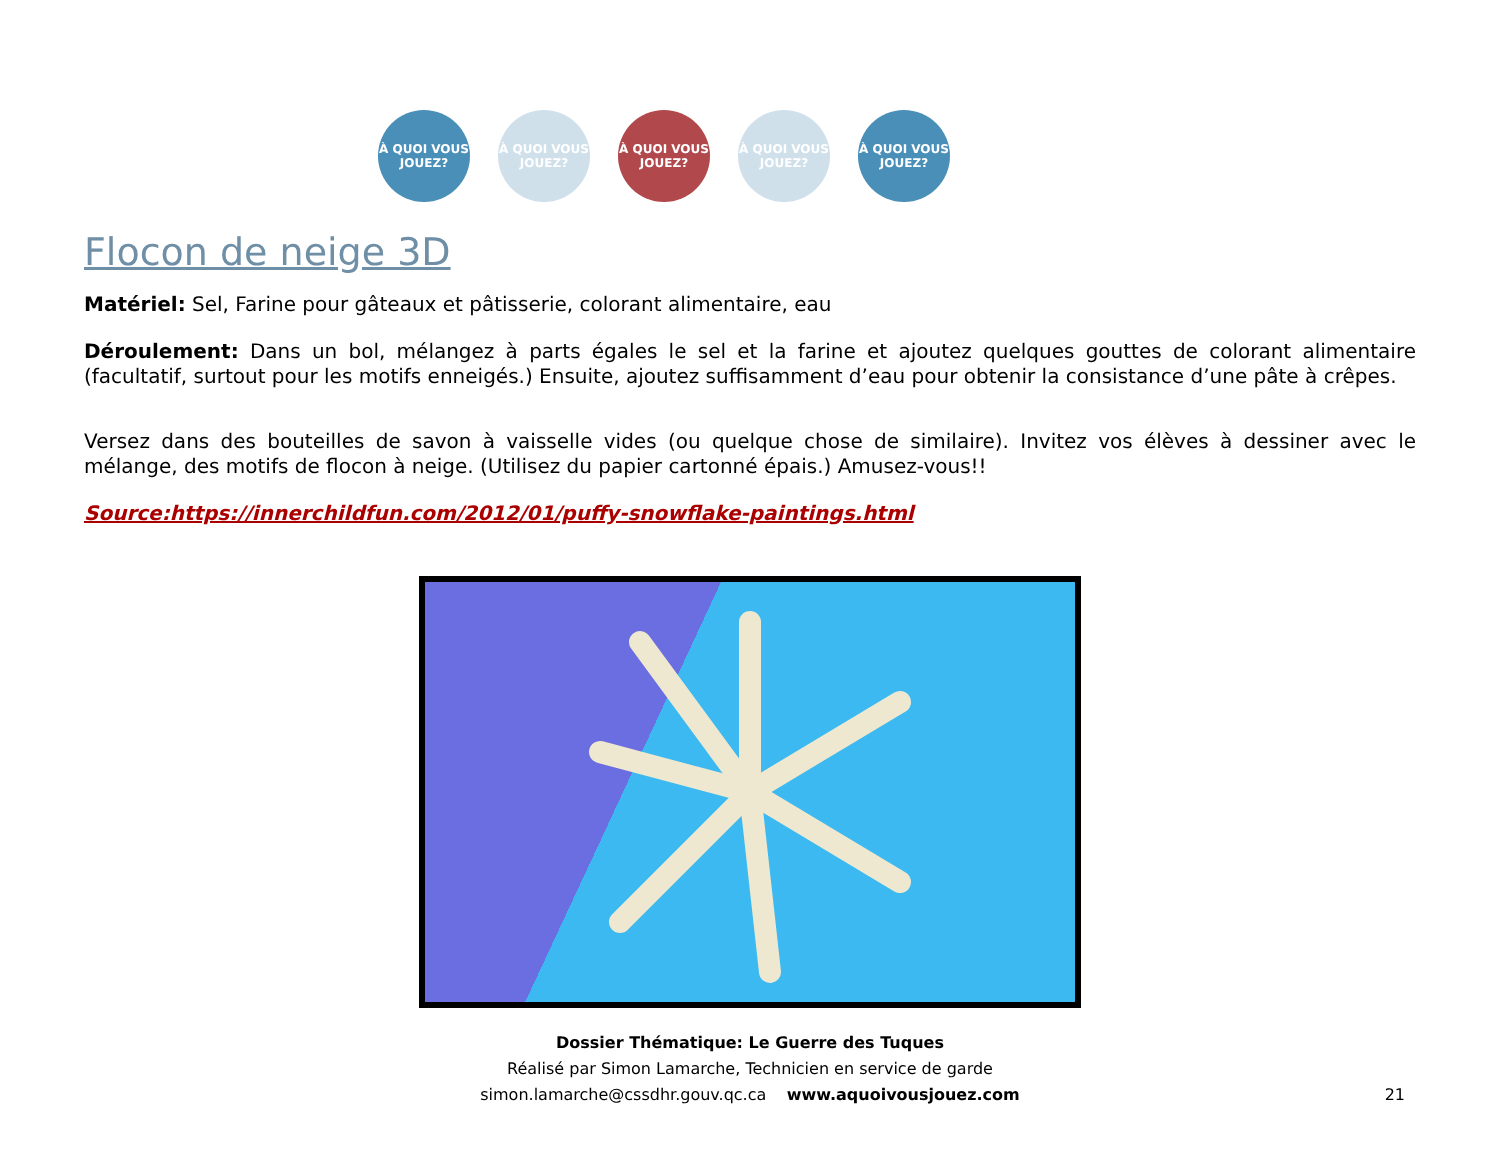À QUOI VOUS JOUEZ?
À QUOI VOUS JOUEZ?
À QUOI VOUS JOUEZ?
À QUOI VOUS JOUEZ?
À QUOI VOUS JOUEZ?
Flocon de neige 3D
Matériel: Sel, Farine pour gâteaux et pâtisserie, colorant alimentaire, eau
Déroulement: Dans un bol, mélangez à parts égales le sel et la farine et ajoutez quelques gouttes de colorant alimentaire (facultatif, surtout pour les motifs enneigés.) Ensuite, ajoutez suffisamment d’eau pour obtenir la consistance d’une pâte à crêpes.
Versez dans des bouteilles de savon à vaisselle vides (ou quelque chose de similaire). Invitez vos élèves à dessiner avec le mélange, des motifs de flocon à neige. (Utilisez du papier cartonné épais.) Amusez-vous!!
Source:https://innerchildfun.com/2012/01/puffy-snowflake-paintings.html
Dossier Thématique: Le Guerre des Tuques
Réalisé par Simon Lamarche, Technicien en service de garde
simon.lamarche@cssdhr.gouv.qc.ca www.aquoivousjouez.com
21